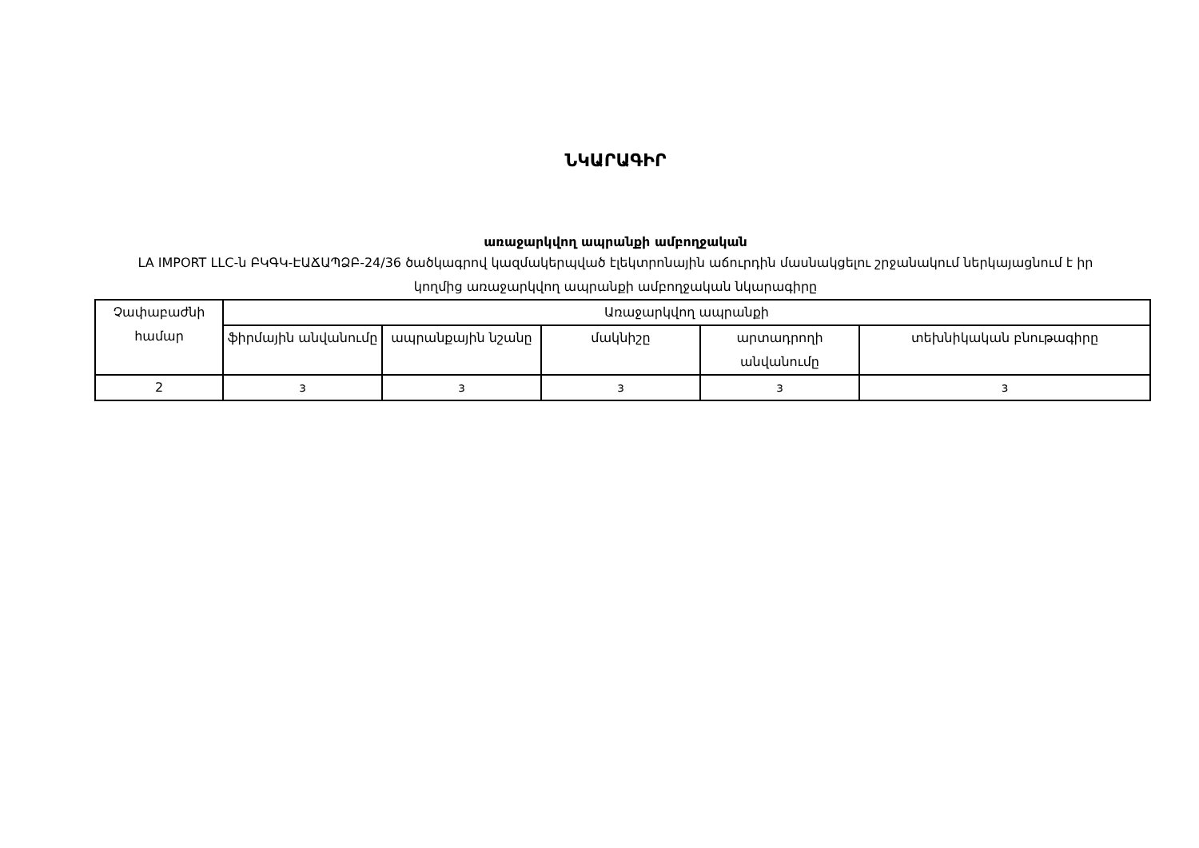ՆԿԱՐԱԳԻՐ
առաջարկվող ապրանքի ամբողջական
LA IMPORT LLC-ն ԲԿԳԿ-ԷԱՃԱՊՁԲ-24/36 ծածկագրով կազմակերպված էլեկտրոնային աճուրդին մասնակցելու շրջանակում ներկայացնում է իր կողմից առաջարկվող ապրանքի ամբողջական նկարագիրը
| Չափաբաժնի համար | Առաջարկվող ապրանքի | | | | |
| | ֆիրմային անվանումը | ապրանքային նշանը | մակնիշը | արտադրողի անվանումը | տեխնիկական բնութագիրը |
| 2 | з | з | з | з | з |